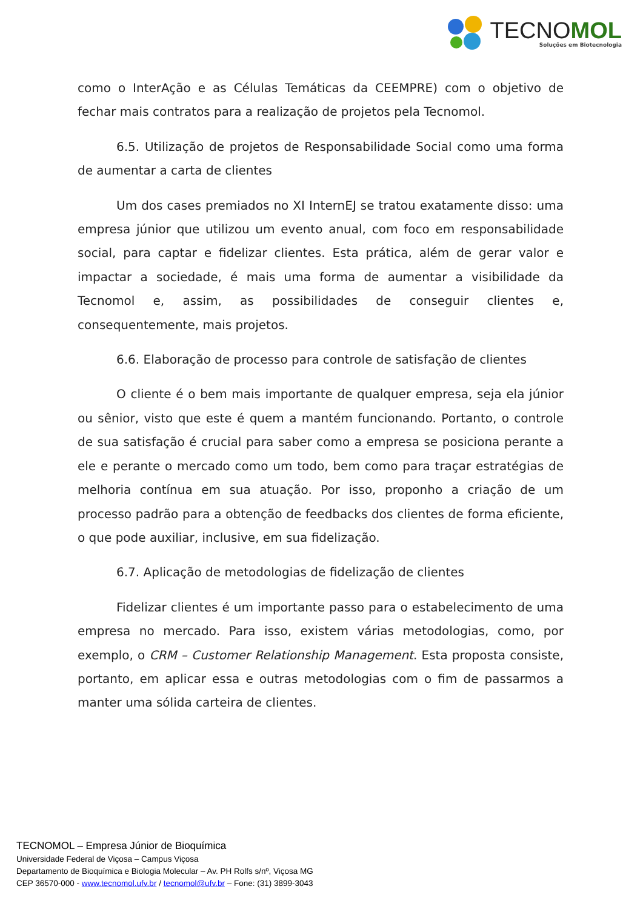TECNOMOL
Soluções em Biotecnologia
como o InterAção e as Células Temáticas da CEEMPRE) com o objetivo de fechar mais contratos para a realização de projetos pela Tecnomol.
6.5. Utilização de projetos de Responsabilidade Social como uma forma de aumentar a carta de clientes
Um dos cases premiados no XI InternEJ se tratou exatamente disso: uma empresa júnior que utilizou um evento anual, com foco em responsabilidade social, para captar e fidelizar clientes. Esta prática, além de gerar valor e impactar a sociedade, é mais uma forma de aumentar a visibilidade da Tecnomol e, assim, as possibilidades de conseguir clientes e, consequentemente, mais projetos.
6.6. Elaboração de processo para controle de satisfação de clientes
O cliente é o bem mais importante de qualquer empresa, seja ela júnior ou sênior, visto que este é quem a mantém funcionando. Portanto, o controle de sua satisfação é crucial para saber como a empresa se posiciona perante a ele e perante o mercado como um todo, bem como para traçar estratégias de melhoria contínua em sua atuação. Por isso, proponho a criação de um processo padrão para a obtenção de feedbacks dos clientes de forma eficiente, o que pode auxiliar, inclusive, em sua fidelização.
6.7. Aplicação de metodologias de fidelização de clientes
Fidelizar clientes é um importante passo para o estabelecimento de uma empresa no mercado. Para isso, existem várias metodologias, como, por exemplo, o CRM – Customer Relationship Management. Esta proposta consiste, portanto, em aplicar essa e outras metodologias com o fim de passarmos a manter uma sólida carteira de clientes.
TECNOMOL – Empresa Júnior de Bioquímica
Universidade Federal de Viçosa – Campus Viçosa
Departamento de Bioquímica e Biologia Molecular – Av. PH Rolfs s/nº, Viçosa MG
CEP 36570-000 - www.tecnomol.ufv.br / tecnomol@ufv.br – Fone: (31) 3899-3043